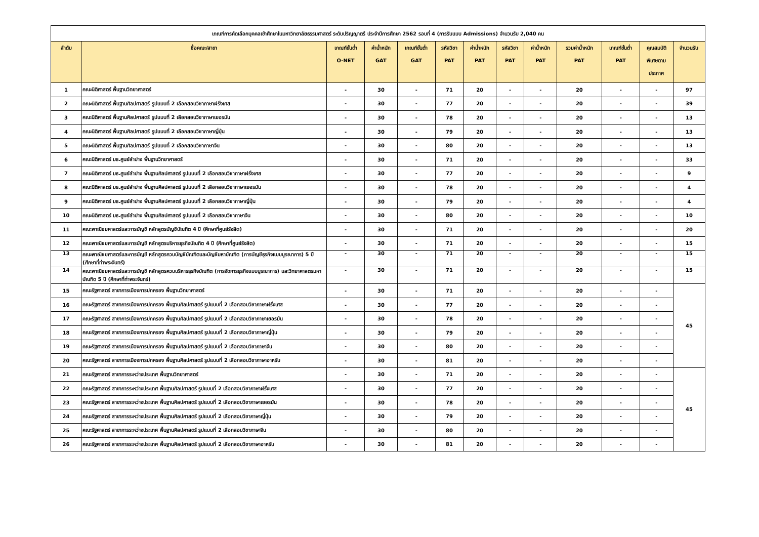| เกณฑ์การคัดเลือกบุคคลเข้าศึกษาในมหาวิทยาลัยธรรมศาสตร์ ระดับปริญญาตรี ประจำปีการศึกษา 2562 รอบที่ 4 (การรับแบบ Admissions) จำนวนรับ 2,040 คน | | | | | | | | | | | | |
| --- | --- | --- | --- | --- | --- | --- | --- | --- | --- | --- | --- | --- |
| ลำดับ | ชื่อคณะ/สาขา | เกณฑ์ขั้นต่ำ O-NET | ค่าน้ำหนัก GAT | เกณฑ์ขั้นต่ำ GAT | รหัสวิชา PAT | ค่าน้ำหนัก PAT | รหัสวิชา PAT | ค่าน้ำหนัก PAT | รวมค่าน้ำหนัก PAT | เกณฑ์ขั้นต่ำ PAT | คุณสมบัติ พิเศษตาม ประกาศ | จำนวนรับ |
| 1 | คณะนิติศาสตร์ พื้นฐานวิทยาศาสตร์ | - | 30 | - | 71 | 20 | - | - | 20 | - | - | 97 |
| 2 | คณะนิติศาสตร์ พื้นฐานศิลปศาสตร์ รูปแบบที่ 2 เลือกสอบวิชาภาษาฝรั่งเศส | - | 30 | - | 77 | 20 | - | - | 20 | - | - | 39 |
| 3 | คณะนิติศาสตร์ พื้นฐานศิลปศาสตร์ รูปแบบที่ 2 เลือกสอบวิชาภาษาเยอรมัน | - | 30 | - | 78 | 20 | - | - | 20 | - | - | 13 |
| 4 | คณะนิติศาสตร์ พื้นฐานศิลปศาสตร์ รูปแบบที่ 2 เลือกสอบวิชาภาษาญี่ปุ่น | - | 30 | - | 79 | 20 | - | - | 20 | - | - | 13 |
| 5 | คณะนิติศาสตร์ พื้นฐานศิลปศาสตร์ รูปแบบที่ 2 เลือกสอบวิชาภาษาจีน | - | 30 | - | 80 | 20 | - | - | 20 | - | - | 13 |
| 6 | คณะนิติศาสตร์ มธ.ศูนย์ลำปาง พื้นฐานวิทยาศาสตร์ | - | 30 | - | 71 | 20 | - | - | 20 | - | - | 33 |
| 7 | คณะนิติศาสตร์ มธ.ศูนย์ลำปาง พื้นฐานศิลปศาสตร์ รูปแบบที่ 2 เลือกสอบวิชาภาษาฝรั่งเศส | - | 30 | - | 77 | 20 | - | - | 20 | - | - | 9 |
| 8 | คณะนิติศาสตร์ มธ.ศูนย์ลำปาง พื้นฐานศิลปศาสตร์ รูปแบบที่ 2 เลือกสอบวิชาภาษาเยอรมัน | - | 30 | - | 78 | 20 | - | - | 20 | - | - | 4 |
| 9 | คณะนิติศาสตร์ มธ.ศูนย์ลำปาง พื้นฐานศิลปศาสตร์ รูปแบบที่ 2 เลือกสอบวิชาภาษาญี่ปุ่น | - | 30 | - | 79 | 20 | - | - | 20 | - | - | 4 |
| 10 | คณะนิติศาสตร์ มธ.ศูนย์ลำปาง พื้นฐานศิลปศาสตร์ รูปแบบที่ 2 เลือกสอบวิชาภาษาจีน | - | 30 | - | 80 | 20 | - | - | 20 | - | - | 10 |
| 11 | คณะพาณิชยศาสตร์และการบัญชี หลักสูตรบัญชีบัณฑิต 4 ปี (ศึกษาที่ศูนย์รังสิต) | - | 30 | - | 71 | 20 | - | - | 20 | - | - | 20 |
| 12 | คณะพาณิชยศาสตร์และการบัญชี หลักสูตรบริหารธุรกิจบัณฑิต 4 ปี (ศึกษาที่ศูนย์รังสิต) | - | 30 | - | 71 | 20 | - | - | 20 | - | - | 15 |
| 13 | คณะพาณิชยศาสตร์และการบัญชี หลักสูตรควบบัญชีบัณฑิตและบัญชีมหาบัณฑิต (การบัญชีธุรกิจแบบบูรณาการ) 5 ปี (ศึกษาที่ท่าพระจันทร์) | - | 30 | - | 71 | 20 | - | - | 20 | - | - | 15 |
| 14 | คณะพาณิชยศาสตร์และการบัญชี หลักสูตรควบบริหารธุรกิจบัณฑิต (การจัดการธุรกิจแบบบูรณาการ) และวิทยาศาสตรมหาบัณฑิต 5 ปี (ศึกษาที่ท่าพระจันทร์) | - | 30 | - | 71 | 20 | - | - | 20 | - | - | 15 |
| 15 | คณะรัฐศาสตร์ สาขาการเมืองการปกครอง พื้นฐานวิทยาศาสตร์ | - | 30 | - | 71 | 20 | - | - | 20 | - | - | 45 |
| 16 | คณะรัฐศาสตร์ สาขาการเมืองการปกครอง พื้นฐานศิลปศาสตร์ รูปแบบที่ 2 เลือกสอบวิชาภาษาฝรั่งเศส | - | 30 | - | 77 | 20 | - | - | 20 | - | - | |
| 17 | คณะรัฐศาสตร์ สาขาการเมืองการปกครอง พื้นฐานศิลปศาสตร์ รูปแบบที่ 2 เลือกสอบวิชาภาษาเยอรมัน | - | 30 | - | 78 | 20 | - | - | 20 | - | - | |
| 18 | คณะรัฐศาสตร์ สาขาการเมืองการปกครอง พื้นฐานศิลปศาสตร์ รูปแบบที่ 2 เลือกสอบวิชาภาษาญี่ปุ่น | - | 30 | - | 79 | 20 | - | - | 20 | - | - | |
| 19 | คณะรัฐศาสตร์ สาขาการเมืองการปกครอง พื้นฐานศิลปศาสตร์ รูปแบบที่ 2 เลือกสอบวิชาภาษาจีน | - | 30 | - | 80 | 20 | - | - | 20 | - | - | |
| 20 | คณะรัฐศาสตร์ สาขาการเมืองการปกครอง พื้นฐานศิลปศาสตร์ รูปแบบที่ 2 เลือกสอบวิชาภาษาอาหรับ | - | 30 | - | 81 | 20 | - | - | 20 | - | - | |
| 21 | คณะรัฐศาสตร์ สาขาการระหว่างประเทศ พื้นฐานวิทยาศาสตร์ | - | 30 | - | 71 | 20 | - | - | 20 | - | - | 45 |
| 22 | คณะรัฐศาสตร์ สาขาการระหว่างประเทศ พื้นฐานศิลปศาสตร์ รูปแบบที่ 2 เลือกสอบวิชาภาษาฝรั่งเศส | - | 30 | - | 77 | 20 | - | - | 20 | - | - | |
| 23 | คณะรัฐศาสตร์ สาขาการระหว่างประเทศ พื้นฐานศิลปศาสตร์ รูปแบบที่ 2 เลือกสอบวิชาภาษาเยอรมัน | - | 30 | - | 78 | 20 | - | - | 20 | - | - | |
| 24 | คณะรัฐศาสตร์ สาขาการระหว่างประเทศ พื้นฐานศิลปศาสตร์ รูปแบบที่ 2 เลือกสอบวิชาภาษาญี่ปุ่น | - | 30 | - | 79 | 20 | - | - | 20 | - | - | |
| 25 | คณะรัฐศาสตร์ สาขาการระหว่างประเทศ พื้นฐานศิลปศาสตร์ รูปแบบที่ 2 เลือกสอบวิชาภาษาจีน | - | 30 | - | 80 | 20 | - | - | 20 | - | - | |
| 26 | คณะรัฐศาสตร์ สาขาการระหว่างประเทศ พื้นฐานศิลปศาสตร์ รูปแบบที่ 2 เลือกสอบวิชาภาษาอาหรับ | - | 30 | - | 81 | 20 | - | - | 20 | - | - | |